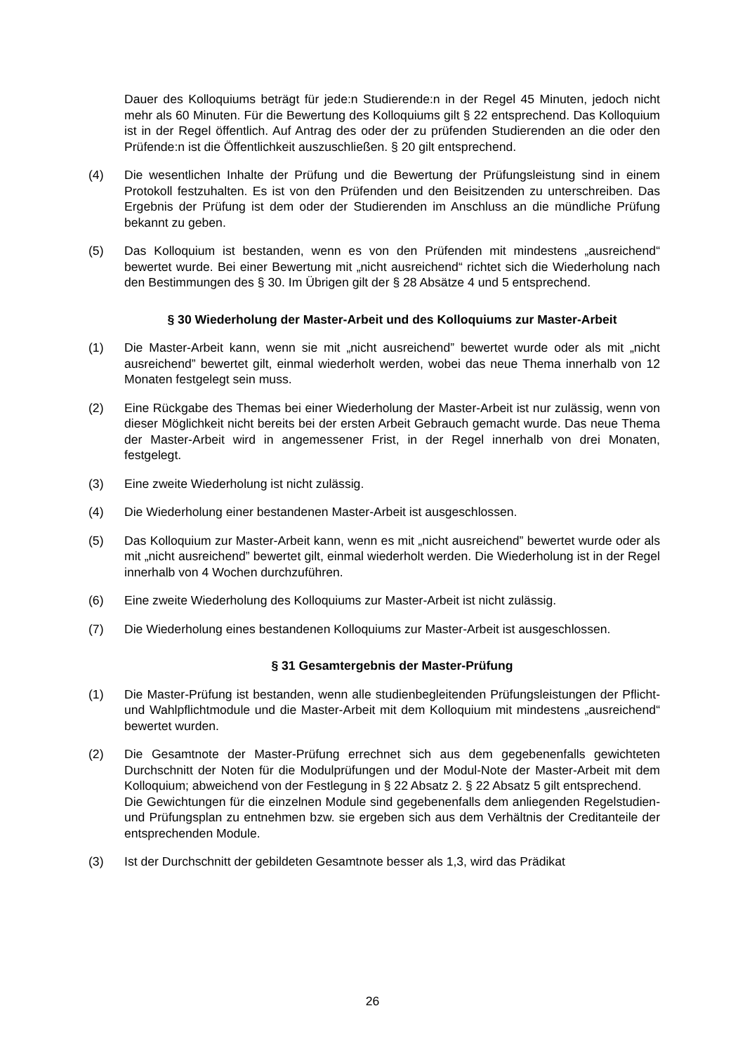Dauer des Kolloquiums beträgt für jede:n Studierende:n in der Regel 45 Minuten, jedoch nicht mehr als 60 Minuten. Für die Bewertung des Kolloquiums gilt § 22 entsprechend. Das Kolloquium ist in der Regel öffentlich. Auf Antrag des oder der zu prüfenden Studierenden an die oder den Prüfende:n ist die Öffentlichkeit auszuschließen. § 20 gilt entsprechend.
(4) Die wesentlichen Inhalte der Prüfung und die Bewertung der Prüfungsleistung sind in einem Protokoll festzuhalten. Es ist von den Prüfenden und den Beisitzenden zu unterschreiben. Das Ergebnis der Prüfung ist dem oder der Studierenden im Anschluss an die mündliche Prüfung bekannt zu geben.
(5) Das Kolloquium ist bestanden, wenn es von den Prüfenden mit mindestens „ausreichend“ bewertet wurde. Bei einer Bewertung mit „nicht ausreichend“ richtet sich die Wiederholung nach den Bestimmungen des § 30. Im Übrigen gilt der § 28 Absätze 4 und 5 entsprechend.
§ 30 Wiederholung der Master-Arbeit und des Kolloquiums zur Master-Arbeit
(1) Die Master-Arbeit kann, wenn sie mit „nicht ausreichend” bewertet wurde oder als mit „nicht ausreichend” bewertet gilt, einmal wiederholt werden, wobei das neue Thema innerhalb von 12 Monaten festgelegt sein muss.
(2) Eine Rückgabe des Themas bei einer Wiederholung der Master-Arbeit ist nur zulässig, wenn von dieser Möglichkeit nicht bereits bei der ersten Arbeit Gebrauch gemacht wurde. Das neue Thema der Master-Arbeit wird in angemessener Frist, in der Regel innerhalb von drei Monaten, festgelegt.
(3) Eine zweite Wiederholung ist nicht zulässig.
(4) Die Wiederholung einer bestandenen Master-Arbeit ist ausgeschlossen.
(5) Das Kolloquium zur Master-Arbeit kann, wenn es mit „nicht ausreichend” bewertet wurde oder als mit „nicht ausreichend” bewertet gilt, einmal wiederholt werden. Die Wiederholung ist in der Regel innerhalb von 4 Wochen durchzuführen.
(6) Eine zweite Wiederholung des Kolloquiums zur Master-Arbeit ist nicht zulässig.
(7) Die Wiederholung eines bestandenen Kolloquiums zur Master-Arbeit ist ausgeschlossen.
§ 31 Gesamtergebnis der Master-Prüfung
(1) Die Master-Prüfung ist bestanden, wenn alle studienbegleitenden Prüfungsleistungen der Pflicht- und Wahlpflichtmodule und die Master-Arbeit mit dem Kolloquium mit mindestens „ausreichend“ bewertet wurden.
(2) Die Gesamtnote der Master-Prüfung errechnet sich aus dem gegebenenfalls gewichteten Durchschnitt der Noten für die Modulprüfungen und der Modul-Note der Master-Arbeit mit dem Kolloquium; abweichend von der Festlegung in § 22 Absatz 2. § 22 Absatz 5 gilt entsprechend.
Die Gewichtungen für die einzelnen Module sind gegebenenfalls dem anliegenden Regelstudien- und Prüfungsplan zu entnehmen bzw. sie ergeben sich aus dem Verhältnis der Creditanteile der entsprechenden Module.
(3) Ist der Durchschnitt der gebildeten Gesamtnote besser als 1,3, wird das Prädikat
26